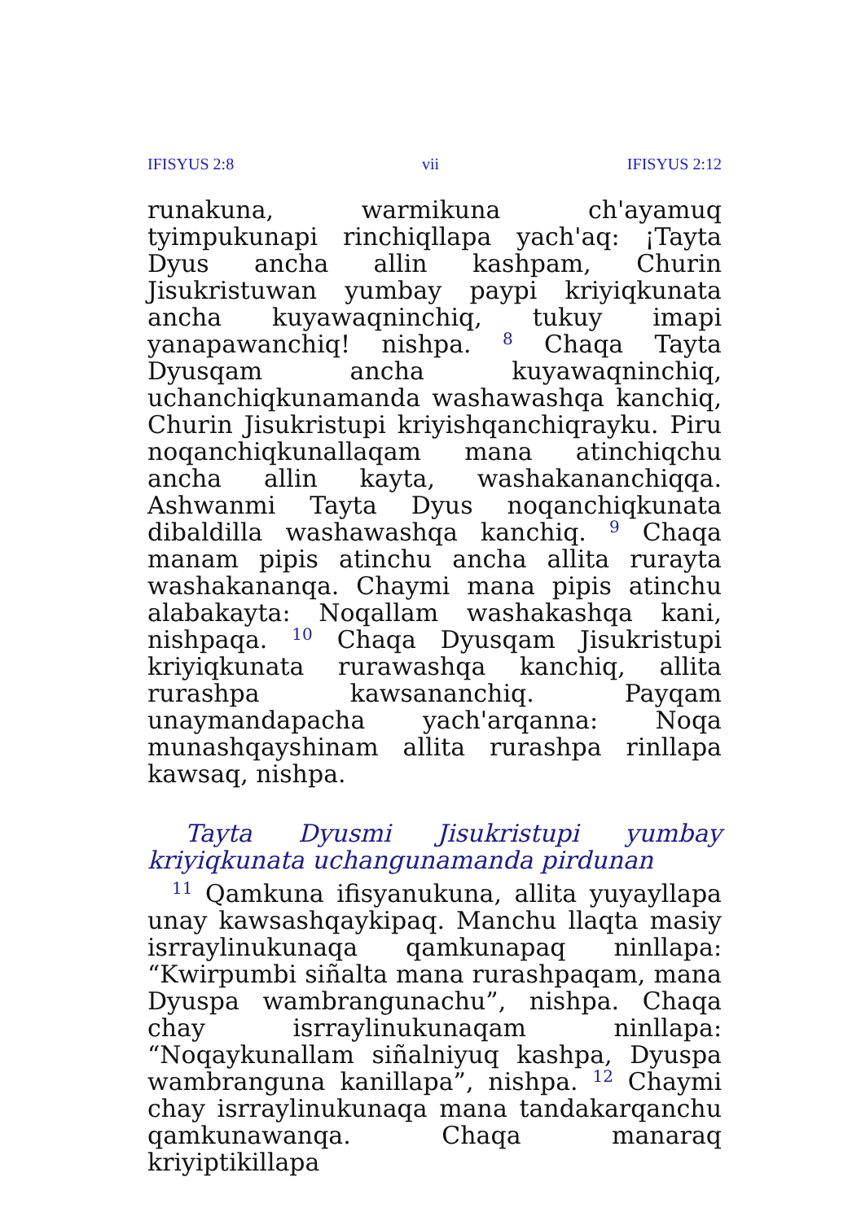IFISYUS 2:8 vii IFISYUS 2:12
runakuna, warmikuna ch'ayamuq tyimpukunapi rinchiqllapa yach'aq: ¡Tayta Dyus ancha allin kashpam, Churin Jisukristuwan yumbay paypi kriyiqkunata ancha kuyawaqninchiq, tukuy imapi yanapawanchiq! nishpa. <sup>8</sup> Chaqa Tayta Dyusqam ancha kuyawaqninchiq, uchanchiqkunamanda washawashqa kanchiq, Churin Jisukristupi kriyishqanchiqrayku. Piru noqanchiqkunallaqam mana atinchiqchu ancha allin kayta, washakananchiqqa. Ashwanmi Tayta Dyus noqanchiqkunata dibaldilla washawashqa kanchiq. <sup>9</sup> Chaqa manam pipis atinchu ancha allita rurayta washakananqa. Chaymi mana pipis atinchu alabakayta: Noqallam washakashqa kani, nishpaqa. <sup>10</sup> Chaqa Dyusqam Jisukristupi kriyiqkunata rurawashqa kanchiq, allita rurashpa kawsananchiq. Payqam unaymandapacha yach'arqanna: Noqa munashqayshinam allita rurashpa rinllapa kawsaq, nishpa.
Tayta Dyusmi Jisukristupi yumbay kriyiqkunata uchangunamanda pirdunan
<sup>11</sup> Qamkuna ifisyanukuna, allita yuyayllapa unay kawsashqaykipaq. Manchu llaqta masiy isrraylinukunaqa qamkunapaq ninllapa: “Kwirpumbi siñalta mana rurashpaqam, mana Dyuspa wambrangunachu”, nishpa. Chaqa chay isrraylinukunaqam ninllapa: “Noqaykunallam siñalniyuq kashpa, Dyuspa wambranguna kanillapa”, nishpa. <sup>12</sup> Chaymi chay isrraylinukunaqa mana tandakarqanchu qamkunawanqa. Chaqa manaraq kriyiptikillapa